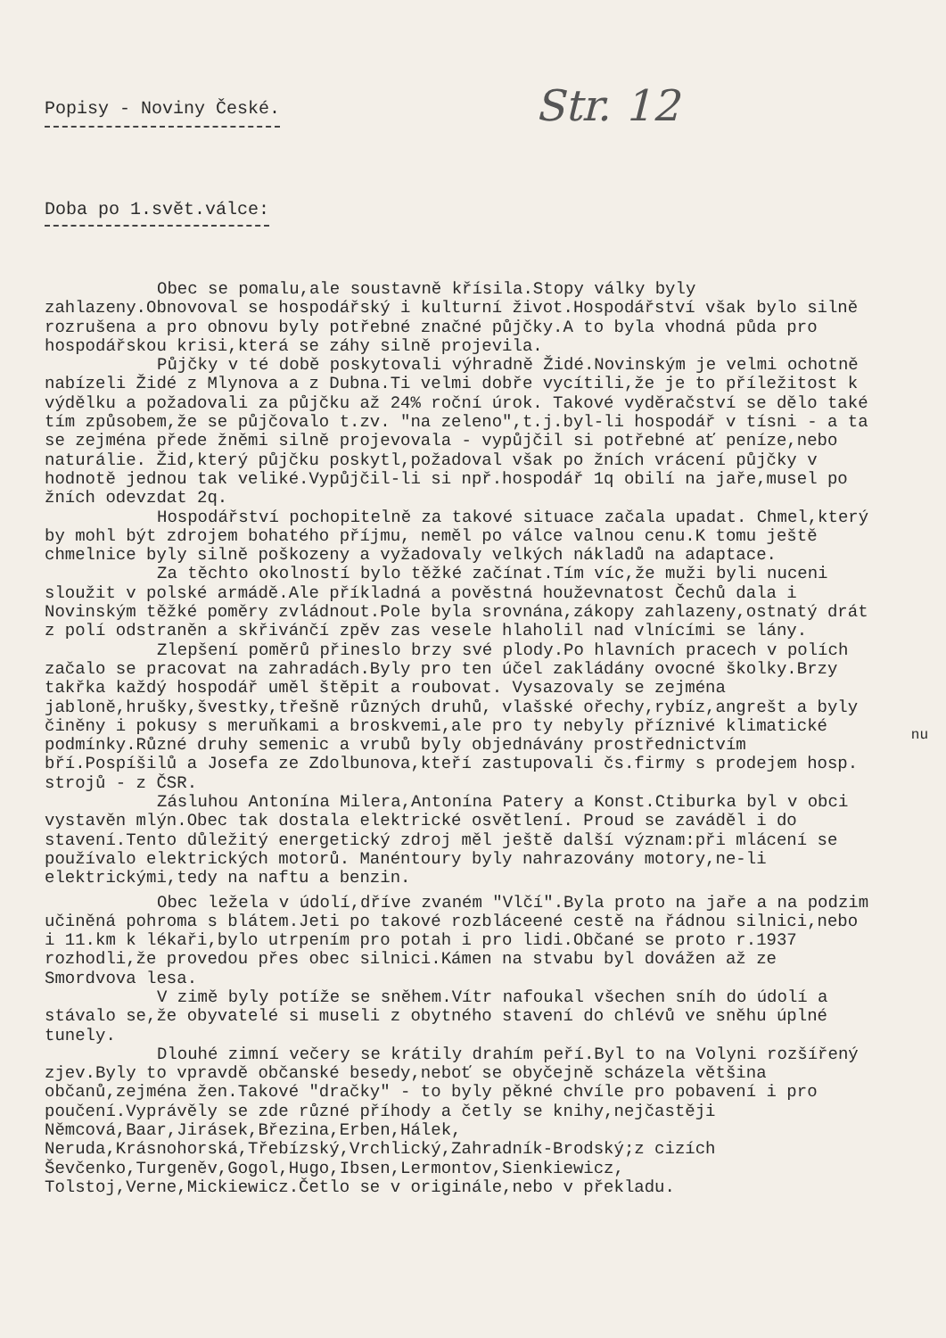Str. 12
Popisy - Noviny České.
Doba po 1.svět.válce:
Obec se pomalu,ale soustavně křísila.Stopy války byly zahlazeny.Obnovoval se hospodářský i kulturní život.Hospodářství však bylo silně rozrušena a pro obnovu byly potřebné značné půjčky.A to byla vhodná půda pro hospodářskou krisi,která se záhy silně projevila.
Půjčky v té době poskytovali výhradně Židé.Novinským je velmi ochotně nabízeli Židé z Mlynova a z Dubna.Ti velmi dobře vycítili,že je to příležitost k výdělku a požadovali za půjčku až 24% roční úrok. Takové vyděračství se dělo také tím způsobem,že se půjčovalo t.zv. "na zeleno",t.j.byl-li hospodář v tísni - a ta se zejména přede žněmi silně projevovala - vypůjčil si potřebné ať peníze,nebo naturálie. Žid,který půjčku poskytl,požadoval však po žních vrácení půjčky v hodnotě jednou tak veliké.Vypůjčil-li si npř.hospodář 1q obilí na jaře,musel po žních odevzdat 2q.
Hospodářství pochopitelně za takové situace začala upadat. Chmel,který by mohl být zdrojem bohatého příjmu, neměl po válce valnou cenu.K tomu ještě chmelnice byly silně poškozeny a vyžadovaly velkých nákladů na adaptace.
Za těchto okolností bylo těžké začínat.Tím víc,že muži byli nuceni sloužit v polské armádě.Ale příkladná a pověstná houževnatost Čechů dala i Novinským těžké poměry zvládnout.Pole byla srovnána,zákopy zahlazeny,ostnatý drát z polí odstraněn a skřivánčí zpěv zas vesele hlaholil nad vlnícími se lány.
Zlepšení poměrů přineslo brzy své plody.Po hlavních pracech v polích začalo se pracovat na zahradách.Byly pro ten účel zakládány ovocné školky.Brzy takřka každý hospodář uměl štěpit a roubovat. Vysazovaly se zejména jabloně,hrušky,švestky,třešně různých druhů, vlašské ořechy,rybíz,angrešt a byly činěny i pokusy s meruňkami a broskvemi,ale pro ty nebyly příznivé klimatické podmínky.Různé druhy semenic a vrubů byly objednávány prostřednictvím bří.Pospíšilů a Josefa ze Zdolbunova,kteří zastupovali čs.firmy s prodejem hosp. strojů - z ČSR.
Zásluhou Antonína Milera,Antonína Patery a Konst.Ctiburka byl v obci vystavěn mlýn.Obec tak dostala elektrické osvětlení. Proud se zaváděl i do stavení.Tento důležitý energetický zdroj měl ještě další význam:při mlácení se používalo elektrických motorů. Manéntoury byly nahrazovány motory,ne-li elektrickými,tedy na naftu a benzin.
Obec ležela v údolí,dříve zvaném "Vlčí".Byla proto na jaře a na podzim učiněná pohroma s blátem.Jeti po takové rozbláceené cestě na řádnou silnici,nebo i 11.km k lékaři,bylo utrpením pro potah i pro lidi.Občané se proto r.1937 rozhodli,že provedou přes obec silnici.Kámen na stvabu byl dovážen až ze Smordvova lesa.
V zimě byly potíže se sněhem.Vítr nafoukal všechen sníh do údolí a stávalo se,že obyvatelé si museli z obytného stavení do chlévů ve sněhu úplné tunely.
Dlouhé zimní večery se krátily drahím peří.Byl to na Volyni rozšířený zjev.Byly to vpravdě občanské besedy,neboť se obyčejně scházela většina občanů,zejména žen.Takové "dračky" - to byly pěkné chvíle pro pobavení i pro poučení.Vyprávěly se zde různé příhody a četly se knihy,nejčastěji Němcová,Baar,Jirásek,Březina,Erben,Hálek, Neruda,Krásnohorská,Třebízský,Vrchlický,Zahradník-Brodský;z cizích Ševčenko,Turgeněv,Gogol,Hugo,Ibsen,Lermontov,Sienkiewicz, Tolstoj,Verne,Mickiewicz.Četlo se v originále,nebo v překladu.
nu